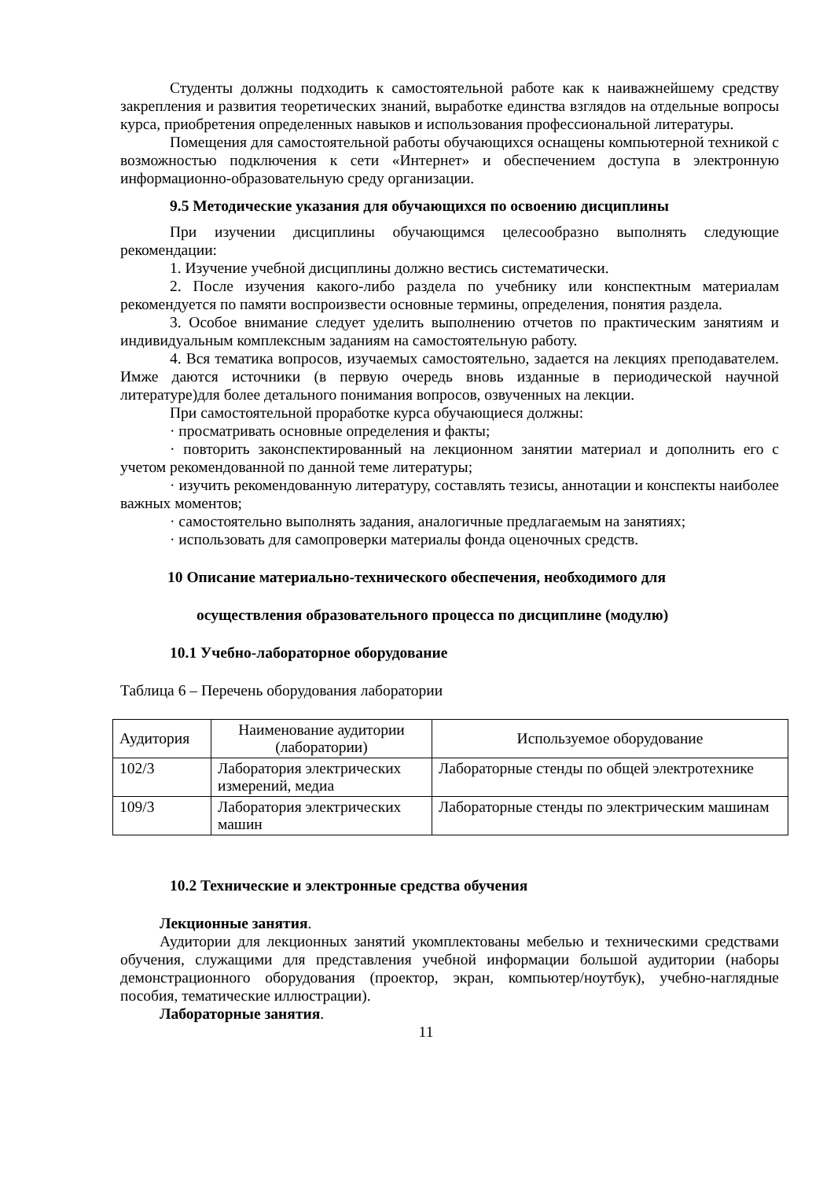Студенты должны подходить к самостоятельной работе как к наиважнейшему средству закрепления и развития теоретических знаний, выработке единства взглядов на отдельные вопросы курса, приобретения определенных навыков и использования профессиональной литературы.
Помещения для самостоятельной работы обучающихся оснащены компьютерной техникой с возможностью подключения к сети «Интернет» и обеспечением доступа в электронную информационно-образовательную среду организации.
9.5 Методические указания для обучающихся по освоению дисциплины
При изучении дисциплины обучающимся целесообразно выполнять следующие рекомендации:
1. Изучение учебной дисциплины должно вестись систематически.
2. После изучения какого-либо раздела по учебнику или конспектным материалам рекомендуется по памяти воспроизвести основные термины, определения, понятия раздела.
3. Особое внимание следует уделить выполнению отчетов по практическим занятиям и индивидуальным комплексным заданиям на самостоятельную работу.
4. Вся тематика вопросов, изучаемых самостоятельно, задается на лекциях преподавателем. Имже даются источники (в первую очередь вновь изданные в периодической научной литературе)для более детального понимания вопросов, озвученных на лекции.
При самостоятельной проработке курса обучающиеся должны:
· просматривать основные определения и факты;
· повторить законспектированный на лекционном занятии материал и дополнить его с учетом рекомендованной по данной теме литературы;
· изучить рекомендованную литературу, составлять тезисы, аннотации и конспекты наиболее важных моментов;
· самостоятельно выполнять задания, аналогичные предлагаемым на занятиях;
· использовать для самопроверки материалы фонда оценочных средств.
10 Описание материально-технического обеспечения, необходимого для
осуществления образовательного процесса по дисциплине (модулю)
10.1 Учебно-лабораторное оборудование
Таблица 6 – Перечень оборудования лаборатории
| Аудитория | Наименование аудитории (лаборатории) | Используемое оборудование |
| 102/3 | Лаборатория электрических измерений, медиа | Лабораторные стенды по общей электротехнике |
| 109/3 | Лаборатория электрических машин | Лабораторные стенды по электрическим машинам |
10.2 Технические и электронные средства обучения
Лекционные занятия.
Аудитории для лекционных занятий укомплектованы мебелью и техническими средствами обучения, служащими для представления учебной информации большой аудитории (наборы демонстрационного оборудования (проектор, экран, компьютер/ноутбук), учебно-наглядные пособия, тематические иллюстрации).
Лабораторные занятия.
11